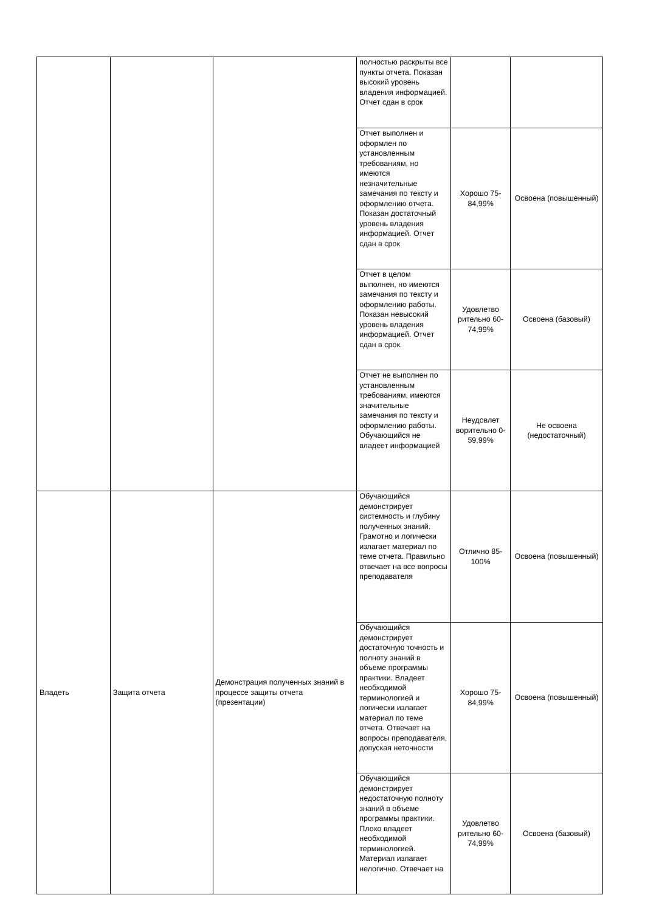| | | | полностью раскрыты все пункты отчета. Показан высокий уровень владения информацией. Отчет сдан в срок | | |
| | | | Отчет выполнен и оформлен по установленным требованиям, но имеются незначительные замечания по тексту и оформлению отчета. Показан достаточный уровень владения информацией. Отчет сдан в срок | Хорошо 75-84,99% | Освоена (повышенный) |
| | | | Отчет в целом выполнен, но имеются замечания по тексту и оформлению работы. Показан невысокий уровень владения информацией. Отчет сдан в срок. | Удовлетво рительно 60-74,99% | Освоена (базовый) |
| | | | Отчет не выполнен по установленным требованиям, имеются значительные замечания по тексту и оформлению работы. Обучающийся не владеет информацией | Неудовлет ворительно 0-59,99% | Не освоена (недостаточный) |
| Владеть | Защита отчета | Демонстрация полученных знаний в процессе защиты отчета (презентации) | Обучающийся демонстрирует системность и глубину полученных знаний. Грамотно и логически излагает материал по теме отчета. Правильно отвечает на все вопросы преподавателя | Отлично 85-100% | Освоена (повышенный) |
| | | | Обучающийся демонстрирует достаточную точность и полноту знаний в объеме программы практики. Владеет необходимой терминологией и логически излагает материал по теме отчета. Отвечает на вопросы преподавателя, допуская неточности | Хорошо 75-84,99% | Освоена (повышенный) |
| | | | Обучающийся демонстрирует недостаточную полноту знаний в объеме программы практики. Плохо владеет необходимой терминологией. Материал излагает нелогично. Отвечает на | Удовлетво рительно 60-74,99% | Освоена (базовый) |